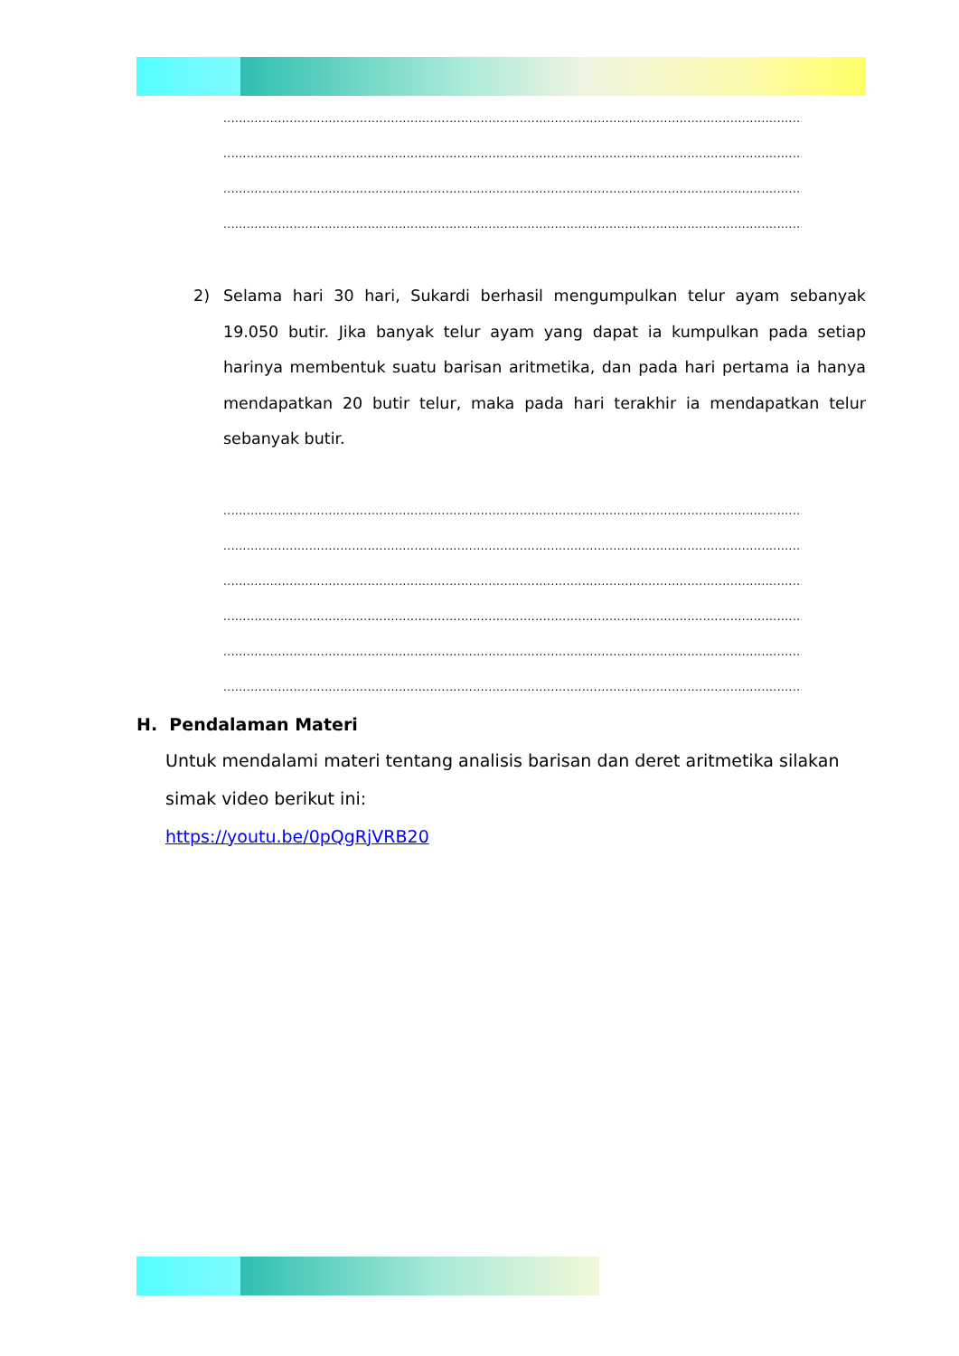........................................................................................................................................................................
........................................................................................................................................................................
........................................................................................................................................................................
........................................................................................................................................................................
2) Selama hari 30 hari, Sukardi berhasil mengumpulkan telur ayam sebanyak 19.050 butir. Jika banyak telur ayam yang dapat ia kumpulkan pada setiap harinya membentuk suatu barisan aritmetika, dan pada hari pertama ia hanya mendapatkan 20 butir telur, maka pada hari terakhir ia mendapatkan telur sebanyak butir.
........................................................................................................................................................................
........................................................................................................................................................................
........................................................................................................................................................................
........................................................................................................................................................................
........................................................................................................................................................................
........................................................................................................................................................................
H. Pendalaman Materi
Untuk mendalami materi tentang analisis barisan dan deret aritmetika silakan simak video berikut ini:
https://youtu.be/0pQgRjVRB20